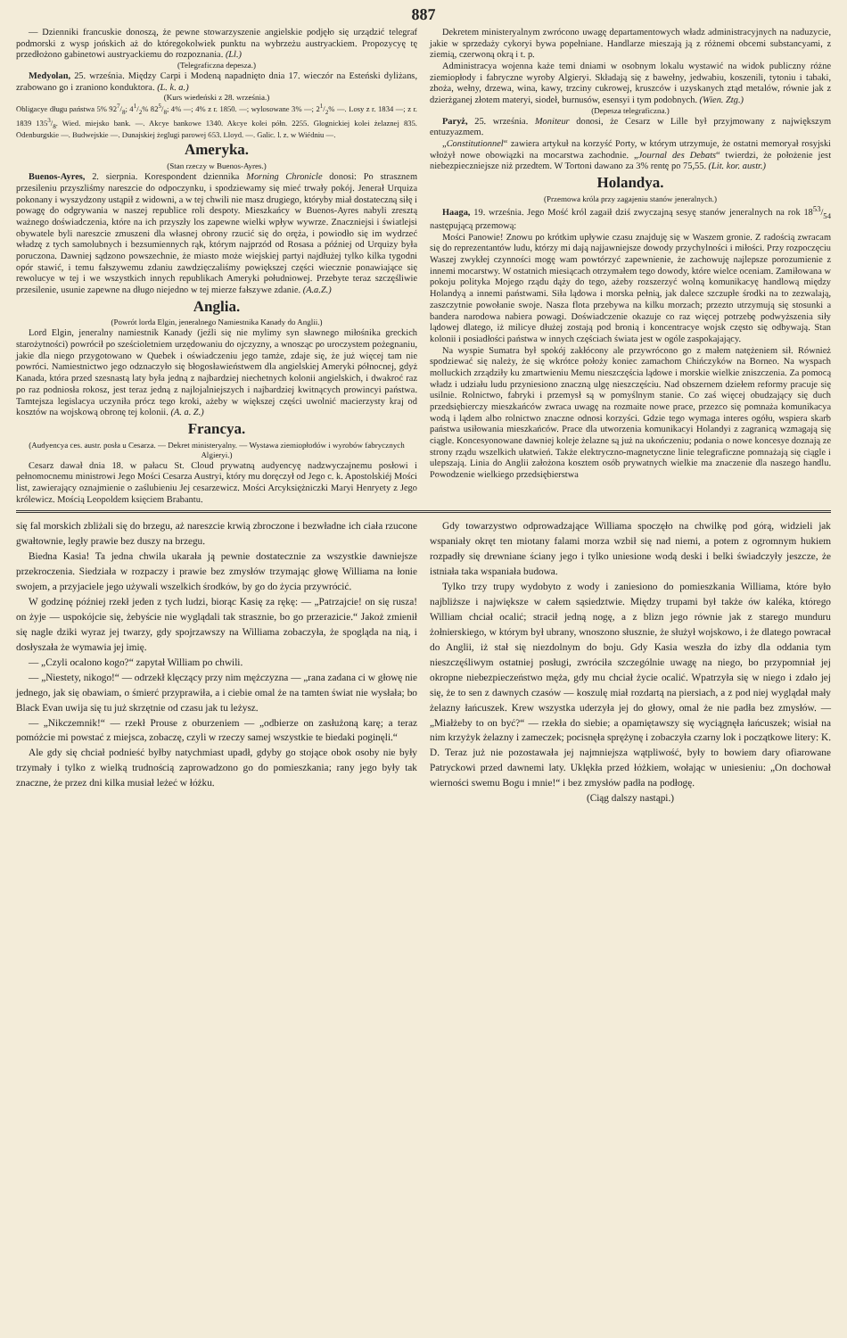887
— Dzienniki francuskie donoszą, że pewne stowarzyszenie angielskie podjęło się urządzić telegraf podmorski z wysp jońskich aż do któregokolwiek punktu na wybrzeżu austryackiem. Propozycyę tę przedłożono gabinetowi austryackiemu do rozpoznania. (Ll.)
(Telegraficzna depesza.)
Medyolan, 25. września. Między Carpi i Modeną napadnięto dnia 17. wieczór na Esteński dyliżans, zrabowano go i zraniono konduktora. (L. k. a.)
(Kurs wiedeński z 28. września.)
Obligacye długu państwa 5% 927/8; 41/2% 825/8; 4% —; 4% z r. 1850. —; wylosowane 3% —; 21/2% —. Losy z r. 1834 —; z r. 1839 1353/8. Wied. miejsko bank. —. Akcye bankowe 1340. Akcye kolei półn. 2255. Glognickiej kolei żelaznej 835. Odenburgskie —. Budwejskie —. Dunajskiej żeglugi parowej 653. Lloyd. —. Galic. l. z. w Wiédniu —.
Ameryka.
(Stan rzeczy w Buenos-Ayres.)
Buenos-Ayres, 2. sierpnia. Korespondent dziennika Morning Chronicle donosi: Po strasznem przesileniu przyszliśmy nareszcie do odpoczynku, i spodziewamy się mieć trwały pokój. Jenerał Urquiza pokonany i wyszydzony ustąpił z widowni, a w tej chwili nie masz drugiego, któryby miał dostateczną siłę i powagę do odgrywania w naszej republice roli despoty. Mieszkańcy w Buenos-Ayres nabyli zresztą ważnego doświadczenia, które na ich przyszły los zapewne wielki wpływ wywrze. Znaczniejsi i światlejsi obywatele byli nareszcie zmuszeni dla własnej obrony rzucić się do oręża, i powiodło się im wydrzeć władzę z tych samolubnych i bezsumiennych rąk, którym najprzód od Rosasa a później od Urquizy była poruczona. Dawniej sądzono powszechnie, że miasto może wiejskiej partyi najdłużej tylko kilka tygodni opór stawić, i temu fałszywemu zdaniu zawdzięczaliśmy powiększej części wiecznie ponawiające się rewolucye w tej i we wszystkich innych republikach Ameryki południowej. Przebyte teraz szczęśliwie przesilenie, usunie zapewne na długo niejedno w tej mierze fałszywe zdanie. (A.a.Z.)
Anglia.
(Powrót lorda Elgin, jeneralnego Namiestnika Kanady do Anglii.)
Lord Elgin, jeneralny namiestnik Kanady (jeźli się nie mylimy syn sławnego miłośnika greckich starożytności) powrócił po sześcioletniem urzędowaniu do ojczyzny, a wnosząc po uroczystem pożegnaniu, jakie dla niego przygotowano w Quebek i oświadczeniu jego tamże, zdaje się, że już więcej tam nie powróci. Namiestnictwo jego odznaczyło się błogosławieństwem dla angielskiej Ameryki północnej, gdyż Kanada, która przed szesnastą laty była jedną z najbardziej niechetnych kolonii angielskich, i dwakroć raz po raz podniosła rokosz, jest teraz jedną z najlojalniejszych i najbardziej kwitnących prowincyi państwa. Tamtejsza legislacya uczyniła prócz tego kroki, ażeby w większej części uwolnić macierzysty kraj od kosztów na wojskową obronę tej kolonii. (A. a. Z.)
Francya.
(Audyencya ces. austr. posła u Cesarza. — Dekret ministeryalny. — Wystawa ziemiopłodów i wyrobów fabrycznych Algieryi.)
Cesarz dawał dnia 18. w pałacu St. Cloud prywatną audyencyę nadzwyczajnemu posłowi i pełnomocnemu ministrowi Jego Mości Cesarza Austryi, który mu doręczył od Jego c. k. Apostolskiéj Mości list, zawierający oznajmienie o zaślubieniu Jej cesarzewicz. Mości Arcyksiężniczki Maryi Henryety z Jego królewicz. Mością Leopoldem księciem Brabantu.
Dekretem ministeryalnym zwrócono uwagę departamentowych władz administracyjnych na naduzycie, jakie w sprzedaży cykoryi bywa popełniane. Handlarze mieszają ją z różnemi obcemi substancyami, z ziemią, czerwoną okrą i t. p.
Administracya wojenna każe temi dniami w osobnym lokalu wystawić na widok publiczny różne ziemiopłody i fabryczne wyroby Algieryi. Składają się z bawełny, jedwabiu, koszenili, tytoniu i tabaki, zboża, wełny, drzewa, wina, kawy, trzciny cukrowej, kruszców i uzyskanych ztąd metalów, równie jak z dzierżganej złotem materyi, siodeł, burnusów, esensyi i tym podobnych. (Wien. Ztg.)
(Depesza telegraficzna.)
Paryż, 25. września. Moniteur donosi, że Cesarz w Lille był przyjmowany z największym entuzyazmem.
„Constitutionnel“ zawiera artykuł na korzyść Porty, w którym utrzymuje, że ostatni memoryał rosyjski włożył nowe obowiązki na mocarstwa zachodnie. „Journal des Debats“ twierdzi, że położenie jest niebezpieczniejsze niż przedtem. W Tortoni dawano za 3% rentę po 75,55. (Lit. kor. austr.)
Holandya.
(Przemowa króla przy zagajeniu stanów jeneralnych.)
Haaga, 19. września. Jego Mość król zagaił dziś zwyczajną sesyę stanów jeneralnych na rok 1853/54 następującą przemową:
Mości Panowie! Znowu po krótkim upływie czasu znajduję się w Waszem gronie. Z radością zwracam się do reprezentantów ludu, którzy mi dają najjawniejsze dowody przychylności i miłości. Przy rozpoczęciu Waszej zwykłej czynności mogę wam powtórzyć zapewnienie, że zachowuję najlepsze porozumienie z innemi mocarstwy. W ostatnich miesiącach otrzymałem tego dowody, które wielce oceniam. Zamiłowana w pokoju polityka Mojego rządu dąży do tego, ażeby rozszerzyć wolną komunikacyę handlową między Holandyą a innemi państwami. Siła lądowa i morska pełnią, jak dalece szczupłe środki na to zezwalają, zaszczytnie powołanie swoje. Nasza flota przebywa na kilku morzach; przezto utrzymują się stosunki a bandera narodowa nabiera powagi. Doświadczenie okazuje co raz więcej potrzebę podwyższenia siły lądowej dlatego, iż milicye dłużej zostają pod bronią i koncentracye wojsk często się odbywają. Stan kolonii i posiadłości państwa w innych częściach świata jest w ogóle zaspokajający.
Na wyspie Sumatra był spokój zakłócony ale przywrócono go z małem natężeniem sił. Również spodziewać się należy, że się wkrótce położy koniec zamachom Chińczyków na Borneo. Na wyspach molluckich zrządziły ku zmartwieniu Memu nieszczęścia lądowe i morskie wielkie zniszczenia. Za pomocą władz i udziału ludu przyniesiono znaczną ulgę nieszczęściu. Nad obszernem dziełem reformy pracuje się usilnie. Rolnictwo, fabryki i przemysł są w pomyślnym stanie. Co zaś więcej obudzający się duch przedsiębierczy mieszkańców zwraca uwagę na rozmaite nowe prace, przezco się pomnaża komunikacya wodą i lądem albo rolnictwo znaczne odnosi korzyści. Gdzie tego wymaga interes ogółu, wspiera skarb państwa usiłowania mieszkańców. Prace dla utworzenia komunikacyi Holandyi z zagranicą wzmagają się ciągle. Koncesyonowane dawniej koleje żelazne są już na ukończeniu; podania o nowe koncesye doznają ze strony rządu wszelkich ułatwień. Także elektryczno-magnetyczne linie telegraficzne pomnażają się ciągle i ulepszają. Linia do Anglii założona kosztem osób prywatnych wielkie ma znaczenie dla naszego handlu. Powodzenie wielkiego przedsiębierstwa
się fal morskich zbliżali się do brzegu, aż nareszcie krwią zbroczone i bezwładne ich ciała rzucone gwałtownie, legły prawie bez duszy na brzegu.
Biedna Kasia! Ta jedna chwila ukarała ją pewnie dostatecznie za wszystkie dawniejsze przekroczenia. Siedziała w rozpaczy i prawie bez zmysłów trzymając głowę Williama na łonie swojem, a przyjaciele jego używali wszelkich środków, by go do życia przywrócić.
W godzinę później rzekł jeden z tych ludzi, biorąc Kasię za rękę: — „Patrzajcie! on się rusza! on żyje — uspokójcie się, żebyście nie wyglądali tak strasznie, bo go przerazicie.“ Jakoż zmienił się nagle dziki wyraz jej twarzy, gdy spojrzawszy na Williama zobaczyła, że spogląda na nią, i dosłyszała że wymawia jej imię.
— „Czyli ocalono kogo?“ zapytał William po chwili.
— „Niestety, nikogo!“ — odrzekł klęczący przy nim mężczyzna — „rana zadana ci w głowę nie jednego, jak się obawiam, o śmierć przyprawiła, a i ciebie omal że na tamten świat nie wysłała; bo Black Evan uwija się tu już skrzętnie od czasu jak tu leżysz.
— „Nikczemnik!“ — rzekł Prouse z oburzeniem — „odbierze on zasłużoną karę; a teraz pomóżcie mi powstać z miejsca, zobaczę, czyli w rzeczy samej wszystkie te biedaki poginęli.“
Ale gdy się chciał podnieść byłby natychmiast upadł, gdyby go stojące obok osoby nie były trzymały i tylko z wielką trudnością zaprowadzono go do pomieszkania; rany jego były tak znaczne, że przez dni kilka musiał leżeć w łóżku.
Gdy towarzystwo odprowadzające Williama spoczęło na chwilkę pod górą, widzieli jak wspaniały okręt ten miotany falami morza wzbił się nad niemi, a potem z ogromnym hukiem rozpadły się drewniane ściany jego i tylko uniesione wodą deski i belki świadczyły jeszcze, że istniała taka wspaniała budowa.
Tylko trzy trupy wydobyto z wody i zaniesiono do pomieszkania Williama, które było najbliższe i największe w całem sąsiedztwie. Między trupami był także ów kaléka, którego William chciał ocalić; stracił jedną nogę, a z blizn jego równie jak z starego munduru żołnierskiego, w którym był ubrany, wnoszono słusznie, że służył wojskowo, i że dlatego powracał do Anglii, iż stał się niezdolnym do boju. Gdy Kasia weszła do izby dla oddania tym nieszczęśliwym ostatniej posługi, zwróciła szczególnie uwagę na niego, bo przypomniał jej okropne niebezpieczeństwo męża, gdy mu chciał życie ocalić. Wpatrzyła się w niego i zdało jej się, że to sen z dawnych czasów — koszulę miał rozdartą na piersiach, a z pod niej wyglądał mały żelazny łańcuszek. Krew wszystka uderzyła jej do głowy, omal że nie padła bez zmysłów. — „Miałżeby to on być?“ — rzekła do siebie; a opamiętawszy się wyciągnęła łańcuszek; wisiał na nim krzyżyk żelazny i zameczek; pocisnęła sprężynę i zobaczyła czarny lok i początkowe litery: K. D. Teraz już nie pozostawała jej najmniejsza wątpliwość, były to bowiem dary ofiarowane Patryckowi przed dawnemi laty. Uklękła przed łóżkiem, wołając w uniesieniu: „On dochował wierności swemu Bogu i mnie!“ i bez zmysłów padła na podłogę.
(Ciąg dalszy nastąpi.)